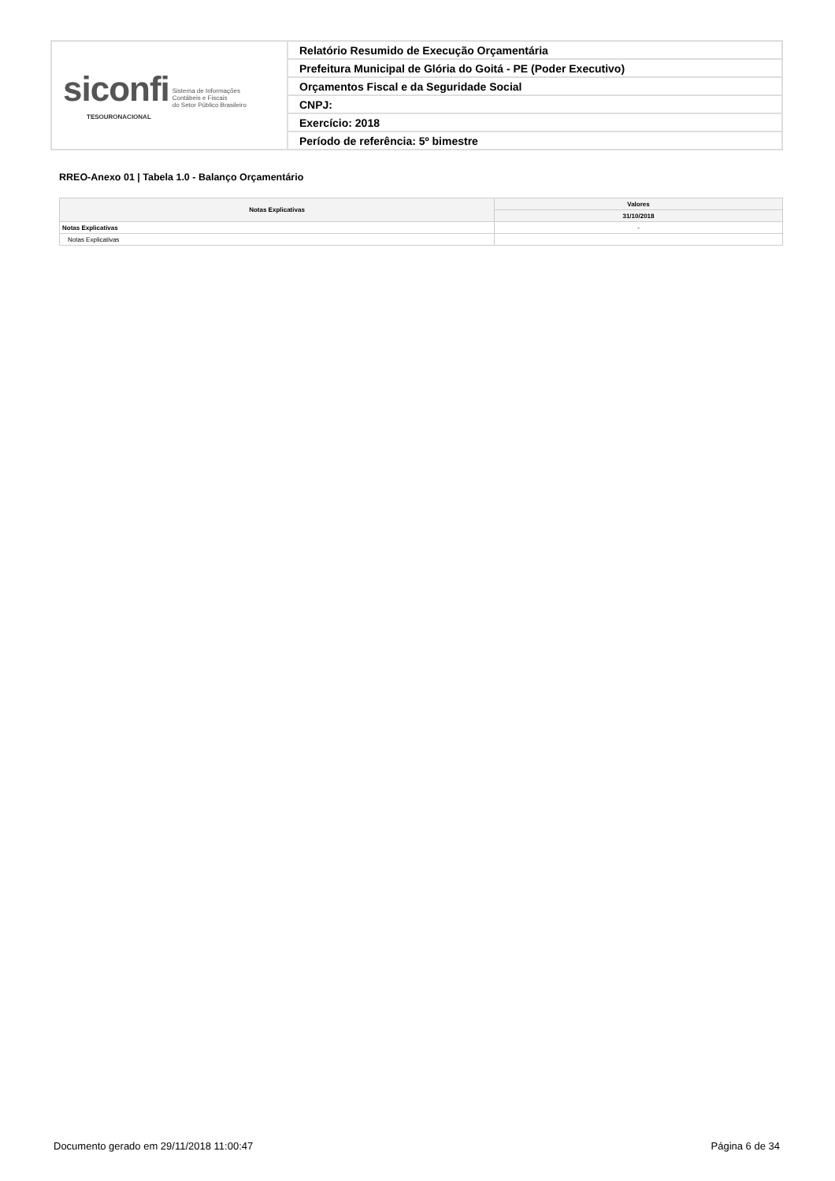| siconfi Sistema de Informações Contábeis e Fiscais do Setor Público Brasileiro TESOURONACIONAL | Relatório Resumido de Execução Orçamentária |
| | Prefeitura Municipal de Glória do Goitá - PE (Poder Executivo) |
| | Orçamentos Fiscal e da Seguridade Social |
| | CNPJ: |
| | Exercício: 2018 |
| | Período de referência: 5º bimestre |
RREO-Anexo 01 | Tabela 1.0 - Balanço Orçamentário
| Notas Explicativas | Valores |
| --- | --- |
| | 31/10/2018 |
| Notas Explicativas | - |
| Notas Explicativas | |
Documento gerado em 29/11/2018 11:00:47
Página 6 de 34